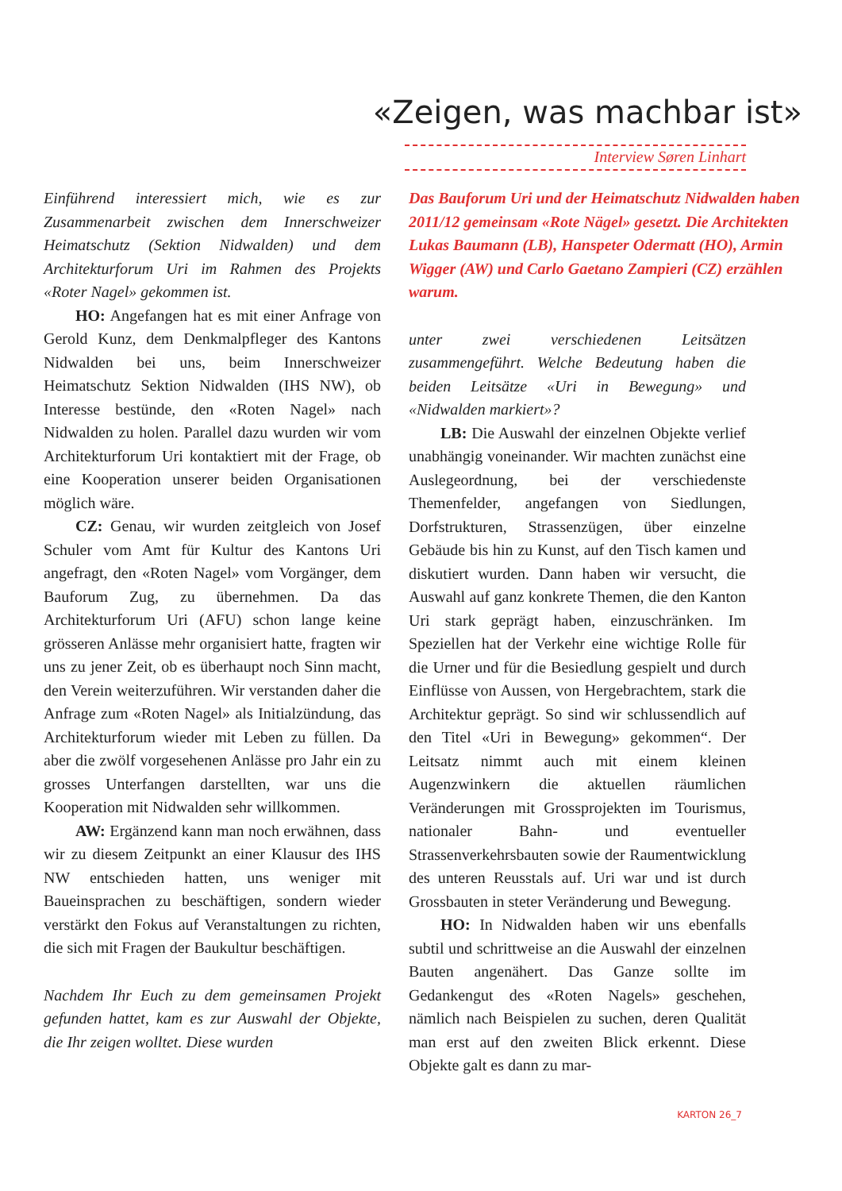«Zeigen, was machbar ist»
Interview Søren Linhart
Einführend interessiert mich, wie es zur Zusammenarbeit zwischen dem Innerschweizer Heimatschutz (Sektion Nidwalden) und dem Architekturforum Uri im Rahmen des Projekts «Roter Nagel» gekommen ist.
HO: Angefangen hat es mit einer Anfrage von Gerold Kunz, dem Denkmalpfleger des Kantons Nidwalden bei uns, beim Innerschweizer Heimatschutz Sektion Nidwalden (IHS NW), ob Interesse bestünde, den «Roten Nagel» nach Nidwalden zu holen. Parallel dazu wurden wir vom Architekturforum Uri kontaktiert mit der Frage, ob eine Kooperation unserer beiden Organisationen möglich wäre.
CZ: Genau, wir wurden zeitgleich von Josef Schuler vom Amt für Kultur des Kantons Uri angefragt, den «Roten Nagel» vom Vorgänger, dem Bauforum Zug, zu übernehmen. Da das Architekturforum Uri (AFU) schon lange keine grösseren Anlässe mehr organisiert hatte, fragten wir uns zu jener Zeit, ob es überhaupt noch Sinn macht, den Verein weiterzuführen. Wir verstanden daher die Anfrage zum «Roten Nagel» als Initialzündung, das Architekturforum wieder mit Leben zu füllen. Da aber die zwölf vorgesehenen Anlässe pro Jahr ein zu grosses Unterfangen darstellten, war uns die Kooperation mit Nidwalden sehr willkommen.
AW: Ergänzend kann man noch erwähnen, dass wir zu diesem Zeitpunkt an einer Klausur des IHS NW entschieden hatten, uns weniger mit Baueinsprachen zu beschäftigen, sondern wieder verstärkt den Fokus auf Veranstaltungen zu richten, die sich mit Fragen der Baukultur beschäftigen.
Nachdem Ihr Euch zu dem gemeinsamen Projekt gefunden hattet, kam es zur Auswahl der Objekte, die Ihr zeigen wolltet. Diese wurden
Das Bauforum Uri und der Heimatschutz Nidwalden haben 2011/12 gemeinsam «Rote Nägel» gesetzt. Die Architekten Lukas Baumann (LB), Hanspeter Odermatt (HO), Armin Wigger (AW) und Carlo Gaetano Zampieri (CZ) erzählen warum.
unter zwei verschiedenen Leitsätzen zusammengeführt. Welche Bedeutung haben die beiden Leitsätze «Uri in Bewegung» und «Nidwalden markiert»?
LB: Die Auswahl der einzelnen Objekte verlief unabhängig voneinander. Wir machten zunächst eine Auslegeordnung, bei der verschiedenste Themenfelder, angefangen von Siedlungen, Dorfstrukturen, Strassenzügen, über einzelne Gebäude bis hin zu Kunst, auf den Tisch kamen und diskutiert wurden. Dann haben wir versucht, die Auswahl auf ganz konkrete Themen, die den Kanton Uri stark geprägt haben, einzuschränken. Im Speziellen hat der Verkehr eine wichtige Rolle für die Urner und für die Besiedlung gespielt und durch Einflüsse von Aussen, von Hergebrachtem, stark die Architektur geprägt. So sind wir schlussendlich auf den Titel «Uri in Bewegung» gekommen“. Der Leitsatz nimmt auch mit einem kleinen Augenzwinkern die aktuellen räumlichen Veränderungen mit Grossprojekten im Tourismus, nationaler Bahn- und eventueller Strassenverkehrsbauten sowie der Raumentwicklung des unteren Reusstals auf. Uri war und ist durch Grossbauten in steter Veränderung und Bewegung.
HO: In Nidwalden haben wir uns ebenfalls subtil und schrittweise an die Auswahl der einzelnen Bauten angenähert. Das Ganze sollte im Gedankengut des «Roten Nagels» geschehen, nämlich nach Beispielen zu suchen, deren Qualität man erst auf den zweiten Blick erkennt. Diese Objekte galt es dann zu mar-
KARTON 26_7